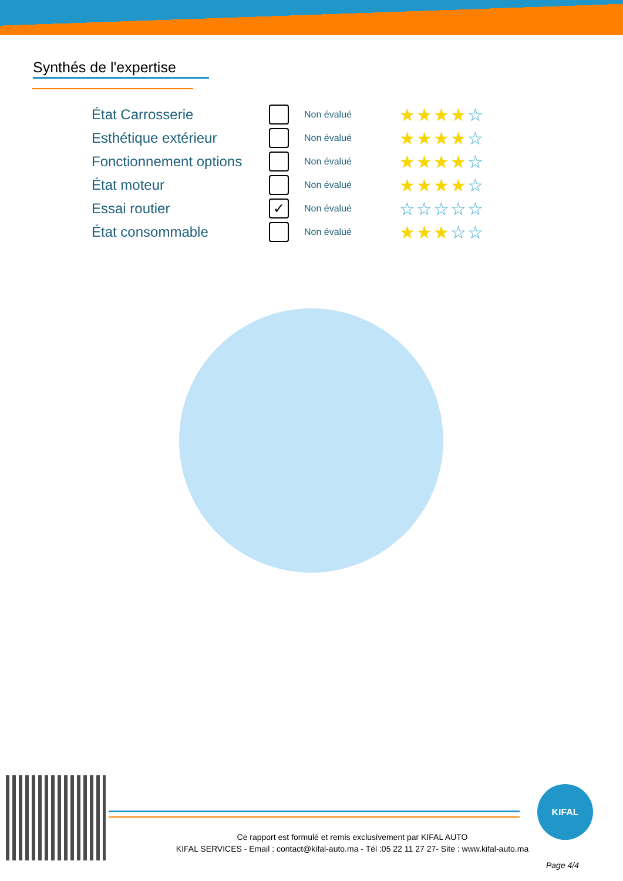Synthés de l'expertise
| État Carrosserie | | Non évalué | ★★★★ ☆ |
| Esthétique extérieur | | Non évalué | ★★★★ ☆ |
| Fonctionnement options | | Non évalué | ★★★★ ☆ |
| État moteur | | Non évalué | ★★★★ ☆ |
| Essai routier | ✓ | Non évalué | ☆☆☆☆☆ |
| État consommable | | Non évalué | ★★★ ☆☆ |
KIFAL
Ce rapport est formulé et remis exclusivement par KIFAL AUTO
KIFAL SERVICES - Email : contact@kifal-auto.ma - Tél :05 22 11 27 27- Site : www.kifal-auto.ma
Page 4/4